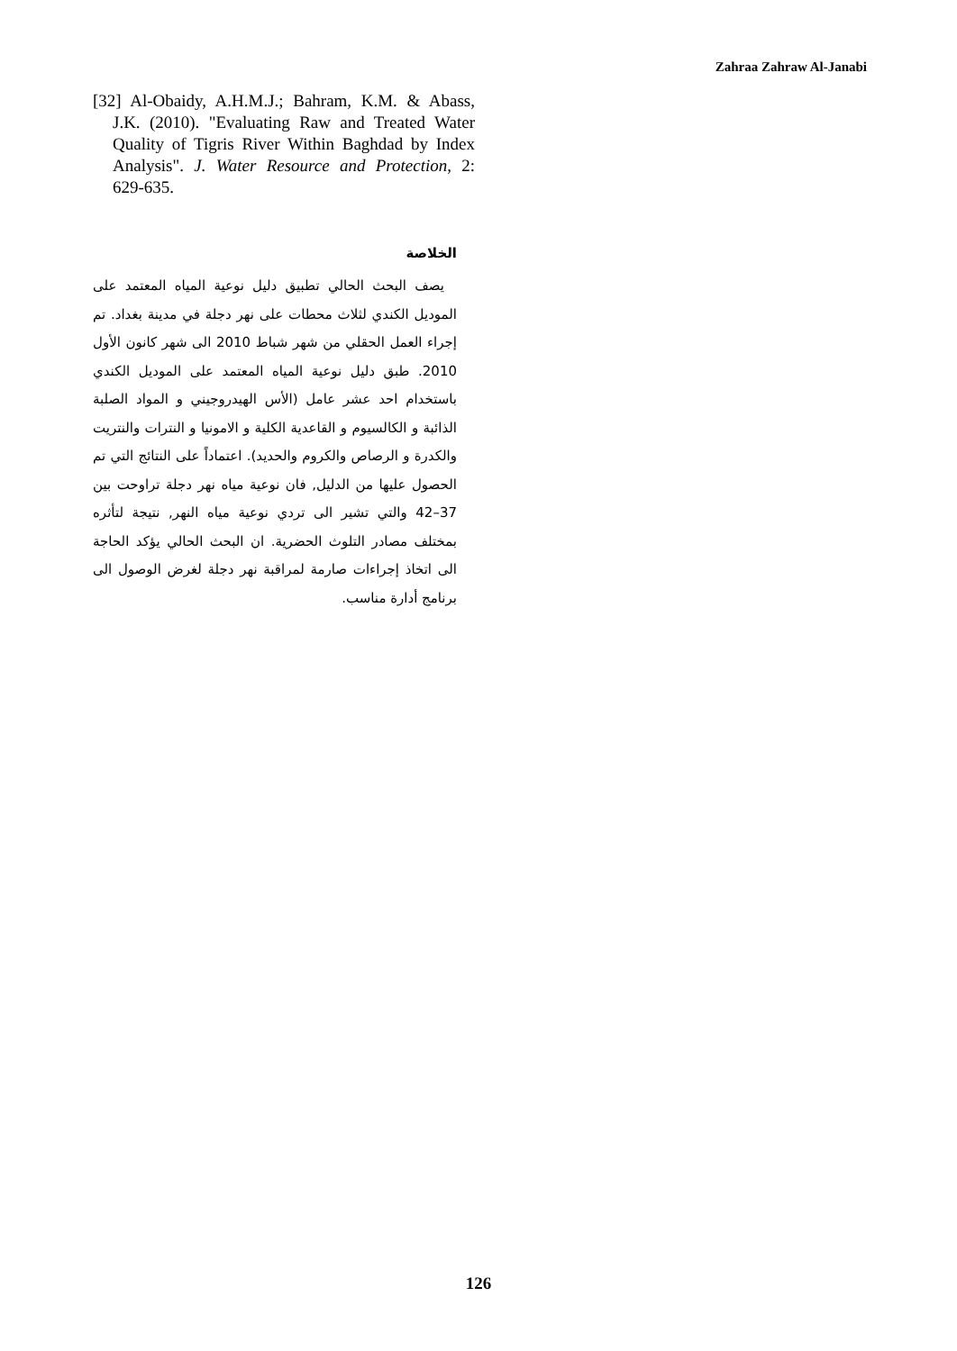Zahraa Zahraw Al-Janabi
[32] Al-Obaidy, A.H.M.J.; Bahram, K.M. & Abass, J.K. (2010). "Evaluating Raw and Treated Water Quality of Tigris River Within Baghdad by Index Analysis". J. Water Resource and Protection, 2: 629-635.
الخلاصة
يصف البحث الحالي تطبيق دليل نوعية المياه المعتمد على الموديل الكندي لثلاث محطات على نهر دجلة في مدينة بغداد. تم إجراء العمل الحقلي من شهر شباط 2010 الى شهر كانون الأول 2010. طبق دليل نوعية المياه المعتمد على الموديل الكندي باستخدام احد عشر عامل (الأس الهيدروجيني و المواد الصلبة الذائبة و الكالسيوم و القاعدية الكلية و الامونيا و النترات والنتريت والكدرة و الرصاص والكروم والحديد). اعتماداً على النتائج التي تم الحصول عليها من الدليل, فان نوعية مياه نهر دجلة تراوحت بين 37–42 والتي تشير الى تردي نوعية مياه النهر, نتيجة لتأثره بمختلف مصادر التلوث الحضرية. ان البحث الحالي يؤكد الحاجة الى اتخاذ إجراءات صارمة لمراقبة نهر دجلة لغرض الوصول الى برنامج أدارة مناسب.
126